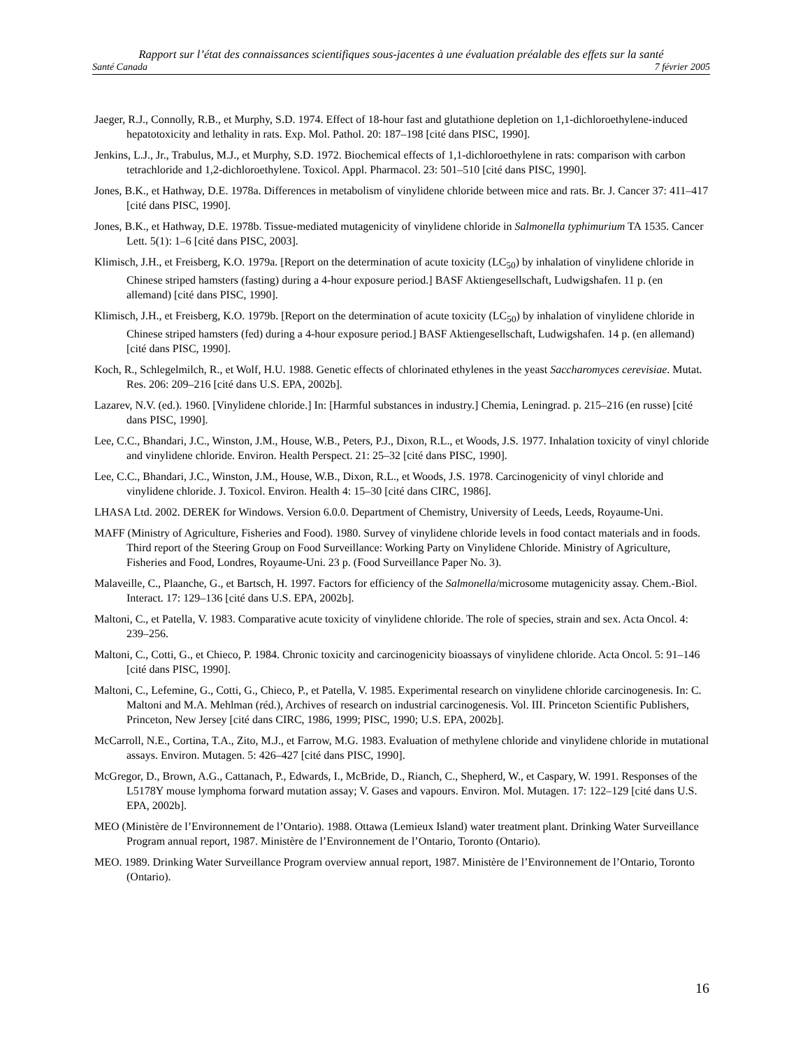Rapport sur l’état des connaissances scientifiques sous-jacentes à une évaluation préalable des effets sur la santé
Santé Canada 7 février 2005
Jaeger, R.J., Connolly, R.B., et Murphy, S.D. 1974. Effect of 18-hour fast and glutathione depletion on 1,1-dichloroethylene-induced hepatotoxicity and lethality in rats. Exp. Mol. Pathol. 20: 187–198 [cité dans PISC, 1990].
Jenkins, L.J., Jr., Trabulus, M.J., et Murphy, S.D. 1972. Biochemical effects of 1,1-dichloroethylene in rats: comparison with carbon tetrachloride and 1,2-dichloroethylene. Toxicol. Appl. Pharmacol. 23: 501–510 [cité dans PISC, 1990].
Jones, B.K., et Hathway, D.E. 1978a. Differences in metabolism of vinylidene chloride between mice and rats. Br. J. Cancer 37: 411–417 [cité dans PISC, 1990].
Jones, B.K., et Hathway, D.E. 1978b. Tissue-mediated mutagenicity of vinylidene chloride in Salmonella typhimurium TA 1535. Cancer Lett. 5(1): 1–6 [cité dans PISC, 2003].
Klimisch, J.H., et Freisberg, K.O. 1979a. [Report on the determination of acute toxicity (LC<sub>50</sub>) by inhalation of vinylidene chloride in Chinese striped hamsters (fasting) during a 4-hour exposure period.] BASF Aktiengesellschaft, Ludwigshafen. 11 p. (en allemand) [cité dans PISC, 1990].
Klimisch, J.H., et Freisberg, K.O. 1979b. [Report on the determination of acute toxicity (LC<sub>50</sub>) by inhalation of vinylidene chloride in Chinese striped hamsters (fed) during a 4-hour exposure period.] BASF Aktiengesellschaft, Ludwigshafen. 14 p. (en allemand) [cité dans PISC, 1990].
Koch, R., Schlegelmilch, R., et Wolf, H.U. 1988. Genetic effects of chlorinated ethylenes in the yeast Saccharomyces cerevisiae. Mutat. Res. 206: 209–216 [cité dans U.S. EPA, 2002b].
Lazarev, N.V. (ed.). 1960. [Vinylidene chloride.] In: [Harmful substances in industry.] Chemia, Leningrad. p. 215–216 (en russe) [cité dans PISC, 1990].
Lee, C.C., Bhandari, J.C., Winston, J.M., House, W.B., Peters, P.J., Dixon, R.L., et Woods, J.S. 1977. Inhalation toxicity of vinyl chloride and vinylidene chloride. Environ. Health Perspect. 21: 25–32 [cité dans PISC, 1990].
Lee, C.C., Bhandari, J.C., Winston, J.M., House, W.B., Dixon, R.L., et Woods, J.S. 1978. Carcinogenicity of vinyl chloride and vinylidene chloride. J. Toxicol. Environ. Health 4: 15–30 [cité dans CIRC, 1986].
LHASA Ltd. 2002. DEREK for Windows. Version 6.0.0. Department of Chemistry, University of Leeds, Leeds, Royaume-Uni.
MAFF (Ministry of Agriculture, Fisheries and Food). 1980. Survey of vinylidene chloride levels in food contact materials and in foods. Third report of the Steering Group on Food Surveillance: Working Party on Vinylidene Chloride. Ministry of Agriculture, Fisheries and Food, Londres, Royaume-Uni. 23 p. (Food Surveillance Paper No. 3).
Malaveille, C., Plaanche, G., et Bartsch, H. 1997. Factors for efficiency of the Salmonella/microsome mutagenicity assay. Chem.-Biol. Interact. 17: 129–136 [cité dans U.S. EPA, 2002b].
Maltoni, C., et Patella, V. 1983. Comparative acute toxicity of vinylidene chloride. The role of species, strain and sex. Acta Oncol. 4: 239–256.
Maltoni, C., Cotti, G., et Chieco, P. 1984. Chronic toxicity and carcinogenicity bioassays of vinylidene chloride. Acta Oncol. 5: 91–146 [cité dans PISC, 1990].
Maltoni, C., Lefemine, G., Cotti, G., Chieco, P., et Patella, V. 1985. Experimental research on vinylidene chloride carcinogenesis. In: C. Maltoni and M.A. Mehlman (réd.), Archives of research on industrial carcinogenesis. Vol. III. Princeton Scientific Publishers, Princeton, New Jersey [cité dans CIRC, 1986, 1999; PISC, 1990; U.S. EPA, 2002b].
McCarroll, N.E., Cortina, T.A., Zito, M.J., et Farrow, M.G. 1983. Evaluation of methylene chloride and vinylidene chloride in mutational assays. Environ. Mutagen. 5: 426–427 [cité dans PISC, 1990].
McGregor, D., Brown, A.G., Cattanach, P., Edwards, I., McBride, D., Rianch, C., Shepherd, W., et Caspary, W. 1991. Responses of the L5178Y mouse lymphoma forward mutation assay; V. Gases and vapours. Environ. Mol. Mutagen. 17: 122–129 [cité dans U.S. EPA, 2002b].
MEO (Ministère de l’Environnement de l’Ontario). 1988. Ottawa (Lemieux Island) water treatment plant. Drinking Water Surveillance Program annual report, 1987. Ministère de l’Environnement de l’Ontario, Toronto (Ontario).
MEO. 1989. Drinking Water Surveillance Program overview annual report, 1987. Ministère de l’Environnement de l’Ontario, Toronto (Ontario).
16